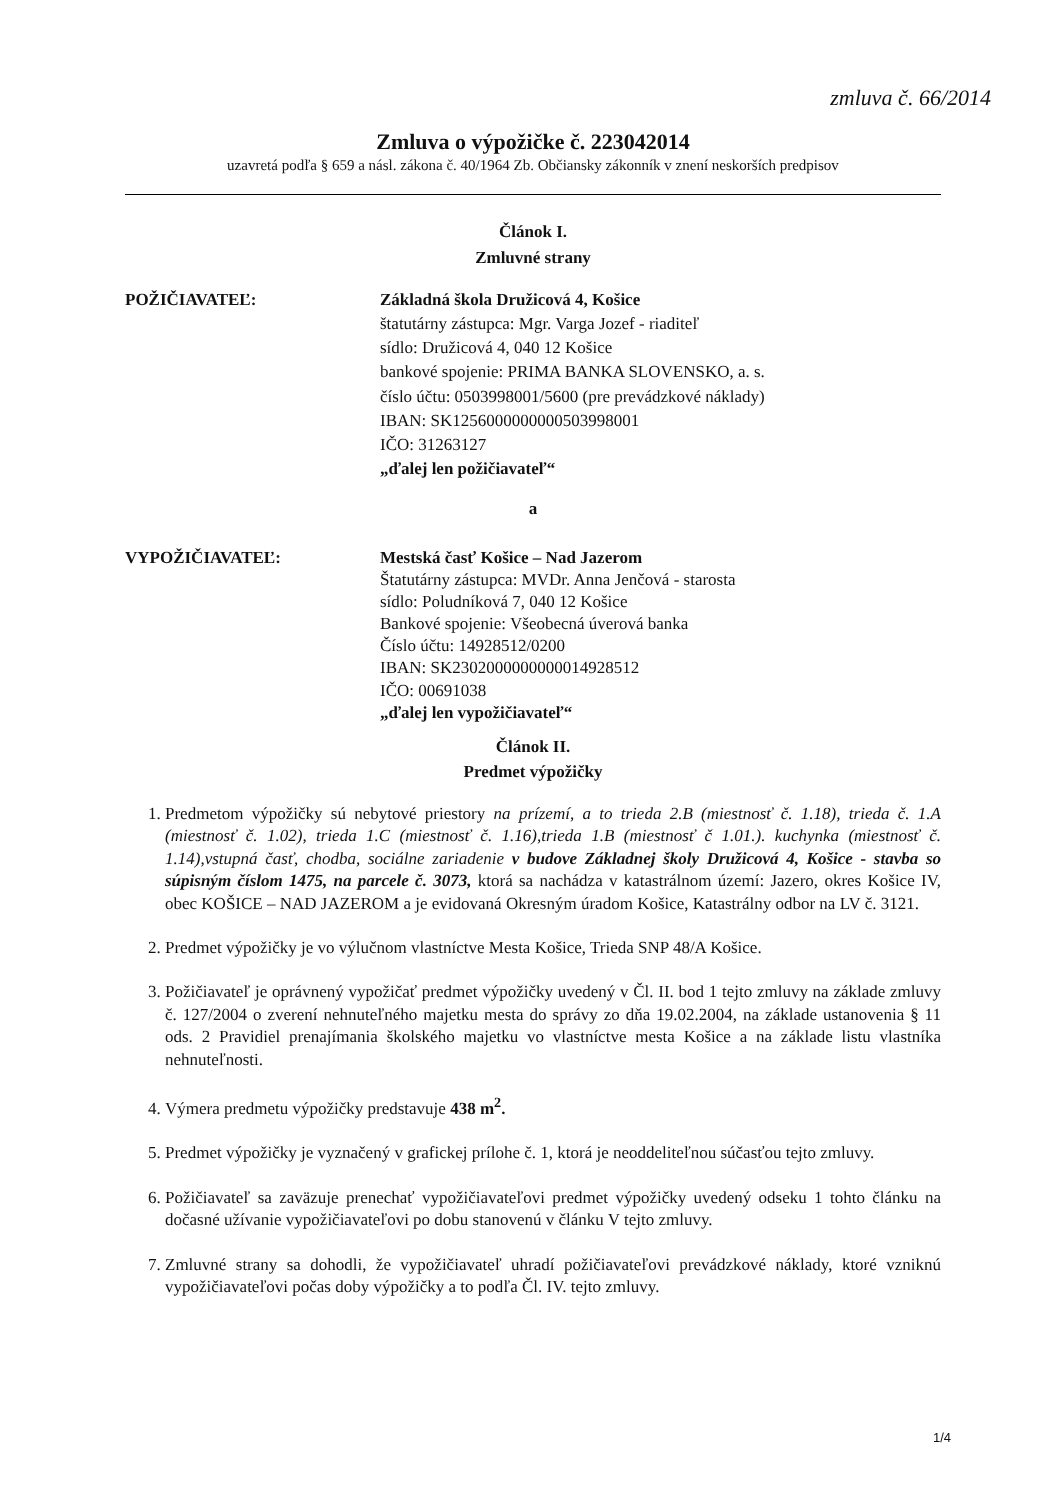zmluva č. 66/2014
Zmluva o výpožičke č. 223042014
uzavretá podľa § 659 a násl. zákona č. 40/1964 Zb. Občiansky zákonník v znení neskorších predpisov
Článok I.
Zmluvné strany
POŽIČIAVATEĽ: Základná škola Družicová 4, Košice
štatutárny zástupca: Mgr. Varga Jozef - riaditeľ
sídlo: Družicová 4, 040 12 Košice
bankové spojenie: PRIMA BANKA SLOVENSKO, a. s.
číslo účtu: 0503998001/5600 (pre prevádzkové náklady)
IBAN: SK1256000000000503998001
IČO: 31263127
„ďalej len požičiavateľ“
a
VYPOŽIČIAVATEĽ: Mestská časť Košice – Nad Jazerom
Štatutárny zástupca: MVDr. Anna Jenčová - starosta
sídlo: Poludníková 7, 040 12 Košice
Bankové spojenie: Všeobecná úverová banka
Číslo účtu: 14928512/0200
IBAN: SK2302000000000014928512
IČO: 00691038
„ďalej len vypožičiavateľ“
Článok II.
Predmet výpožičky
1. Predmetom výpožičky sú nebytové priestory na prízemí, a to trieda 2.B (miestnosť č. 1.18), trieda č. 1.A (miestnosť č. 1.02), trieda 1.C (miestnosť č. 1.16),trieda 1.B (miestnosť č 1.01.). kuchynka (miestnosť č. 1.14),vstupná časť, chodba, sociálne zariadenie v budove Základnej školy Družicová 4, Košice - stavba so súpisným číslom 1475, na parcele č. 3073, ktorá sa nachádza v katastrálnom území: Jazero, okres Košice IV, obec KOŠICE – NAD JAZEROM a je evidovaná Okresným úradom Košice, Katastrálny odbor na LV č. 3121.
2. Predmet výpožičky je vo výlučnom vlastníctve Mesta Košice, Trieda SNP 48/A Košice.
3. Požičiavateľ je oprávnený vypožičať predmet výpožičky uvedený v Čl. II. bod 1 tejto zmluvy na základe zmluvy č. 127/2004 o zverení nehnuteľného majetku mesta do správy zo dňa 19.02.2004, na základe ustanovenia § 11 ods. 2 Pravidiel prenajímania školského majetku vo vlastníctve mesta Košice a na základe listu vlastníka nehnuteľnosti.
4. Výmera predmetu výpožičky predstavuje 438 m<sup>2</sup>.
5. Predmet výpožičky je vyznačený v grafickej prílohe č. 1, ktorá je neoddeliteľnou súčasťou tejto zmluvy.
6. Požičiavateľ sa zaväzuje prenechať vypožičiavateľovi predmet výpožičky uvedený odseku 1 tohto článku na dočasné užívanie vypožičiavateľovi po dobu stanovenú v článku V tejto zmluvy.
7. Zmluvné strany sa dohodli, že vypožičiavateľ uhradí požičiavateľovi prevádzkové náklady, ktoré vzniknú vypožičiavateľovi počas doby výpožičky a to podľa Čl. IV. tejto zmluvy.
1/4